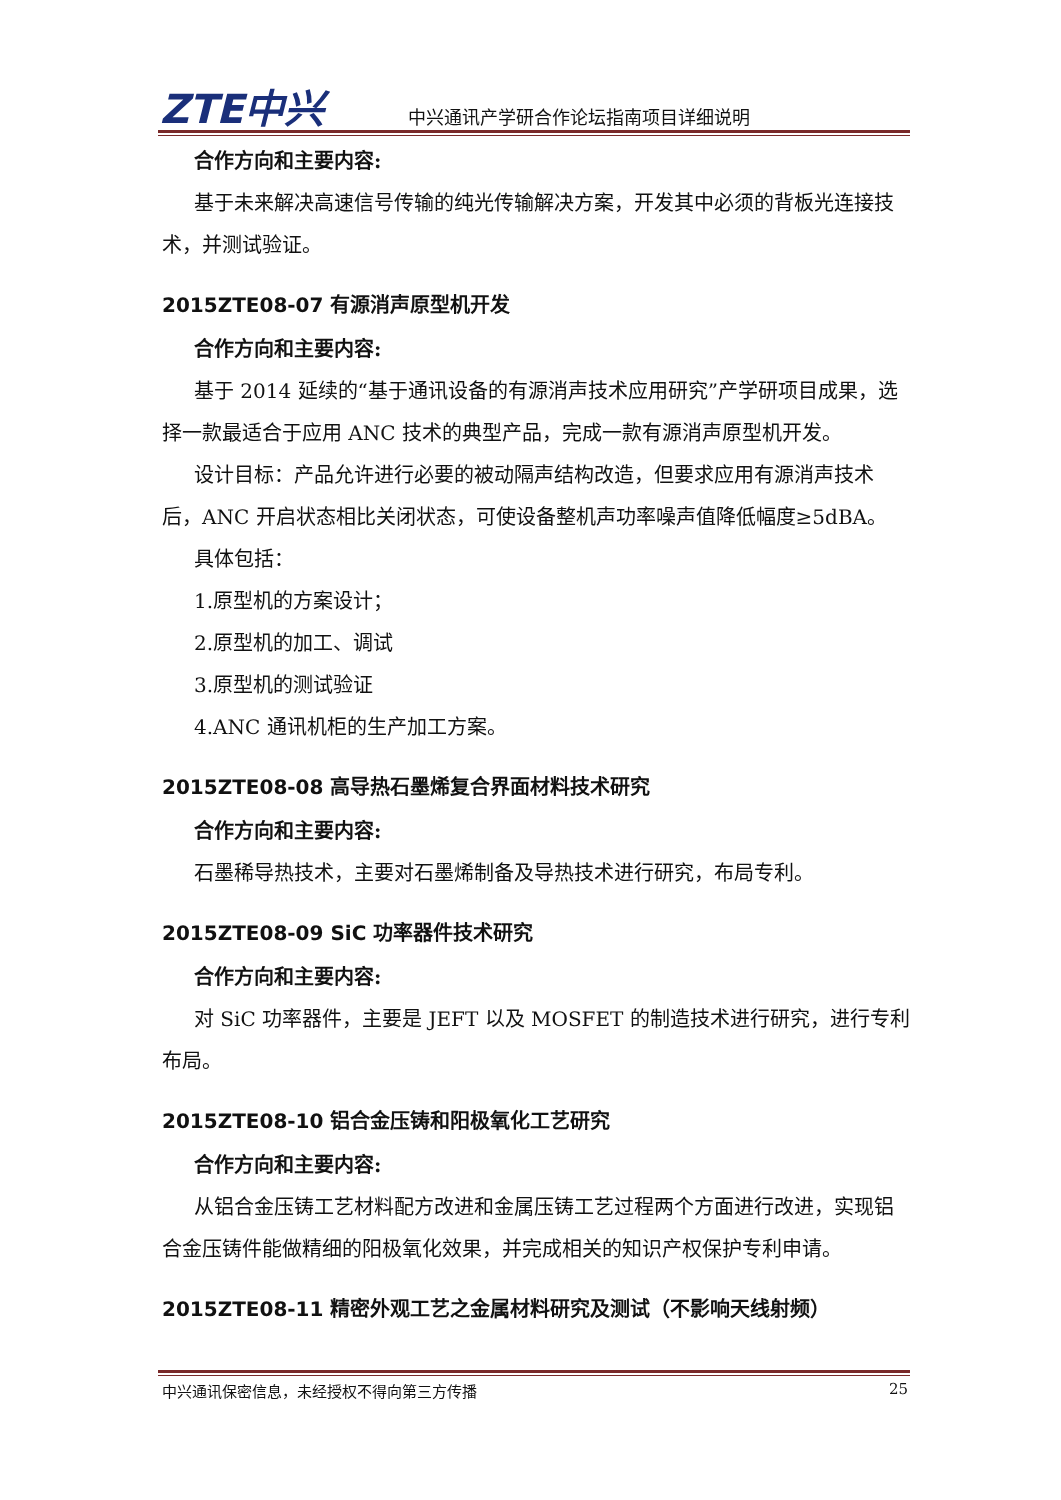ZTE中兴 中兴通讯产学研合作论坛指南项目详细说明
合作方向和主要内容:
基于未来解决高速信号传输的纯光传输解决方案，开发其中必须的背板光连接技术，并测试验证。
2015ZTE08-07 有源消声原型机开发
合作方向和主要内容:
基于 2014 延续的“基于通讯设备的有源消声技术应用研究”产学研项目成果，选择一款最适合于应用 ANC 技术的典型产品，完成一款有源消声原型机开发。
设计目标：产品允许进行必要的被动隔声结构改造，但要求应用有源消声技术后，ANC 开启状态相比关闭状态，可使设备整机声功率噪声值降低幅度≥5dBA。
具体包括：
1.原型机的方案设计；
2.原型机的加工、调试
3.原型机的测试验证
4.ANC 通讯机柜的生产加工方案。
2015ZTE08-08 高导热石墨烯复合界面材料技术研究
合作方向和主要内容:
石墨稀导热技术，主要对石墨烯制备及导热技术进行研究，布局专利。
2015ZTE08-09 SiC 功率器件技术研究
合作方向和主要内容:
对 SiC 功率器件，主要是 JEFT 以及 MOSFET 的制造技术进行研究，进行专利布局。
2015ZTE08-10 铝合金压铸和阳极氧化工艺研究
合作方向和主要内容:
从铝合金压铸工艺材料配方改进和金属压铸工艺过程两个方面进行改进，实现铝合金压铸件能做精细的阳极氧化效果，并完成相关的知识产权保护专利申请。
2015ZTE08-11 精密外观工艺之金属材料研究及测试（不影响天线射频）
中兴通讯保密信息，未经授权不得向第三方传播 25